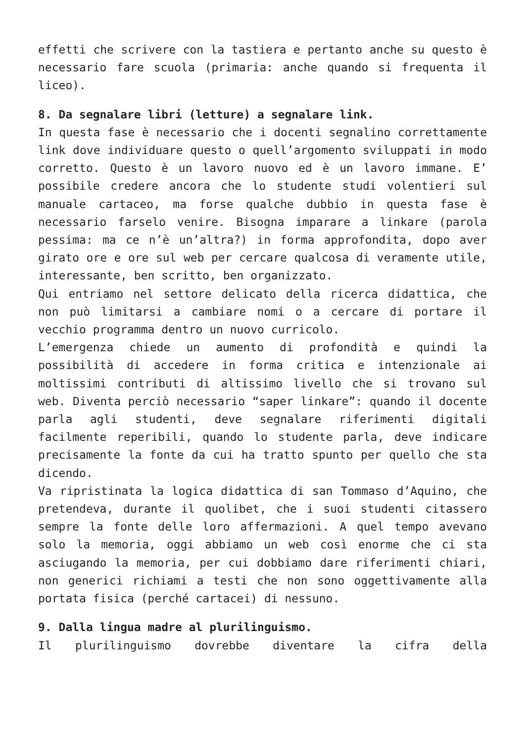effetti che scrivere con la tastiera e pertanto anche su questo è necessario fare scuola (primaria: anche quando si frequenta il liceo).
8. Da segnalare libri (letture) a segnalare link.
In questa fase è necessario che i docenti segnalino correttamente link dove individuare questo o quell’argomento sviluppati in modo corretto. Questo è un lavoro nuovo ed è un lavoro immane. E’ possibile credere ancora che lo studente studi volentieri sul manuale cartaceo, ma forse qualche dubbio in questa fase è necessario farselo venire. Bisogna imparare a linkare (parola pessima: ma ce n’è un’altra?) in forma approfondita, dopo aver girato ore e ore sul web per cercare qualcosa di veramente utile, interessante, ben scritto, ben organizzato.
Qui entriamo nel settore delicato della ricerca didattica, che non può limitarsi a cambiare nomi o a cercare di portare il vecchio programma dentro un nuovo curricolo.
L’emergenza chiede un aumento di profondità e quindi la possibilità di accedere in forma critica e intenzionale ai moltissimi contributi di altissimo livello che si trovano sul web. Diventa perciò necessario “saper linkare”: quando il docente parla agli studenti, deve segnalare riferimenti digitali facilmente reperibili, quando lo studente parla, deve indicare precisamente la fonte da cui ha tratto spunto per quello che sta dicendo.
Va ripristinata la logica didattica di san Tommaso d’Aquino, che pretendeva, durante il quolibet, che i suoi studenti citassero sempre la fonte delle loro affermazioni. A quel tempo avevano solo la memoria, oggi abbiamo un web così enorme che ci sta asciugando la memoria, per cui dobbiamo dare riferimenti chiari, non generici richiami a testi che non sono oggettivamente alla portata fisica (perché cartacei) di nessuno.
9. Dalla lingua madre al plurilinguismo.
Il plurilinguismo dovrebbe diventare la cifra della